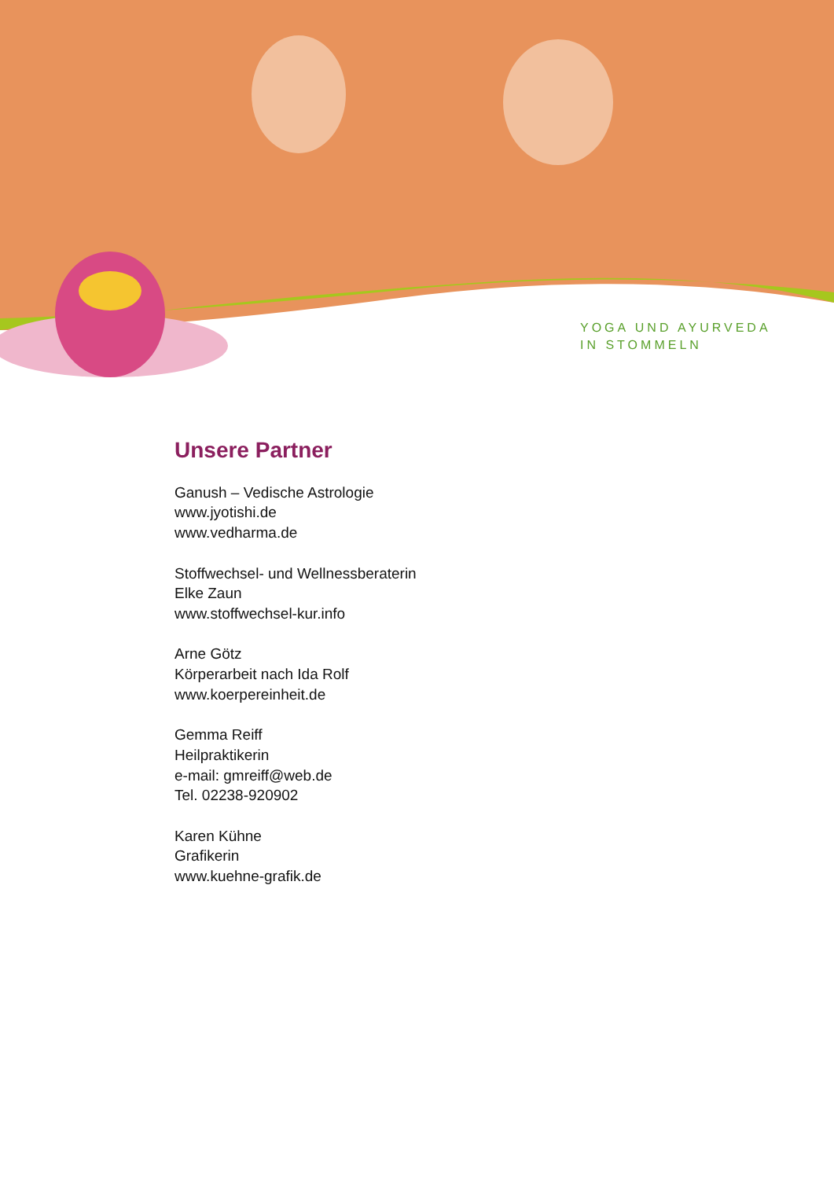YOGA UND AYURVEDA
IN STOMMELN
Unsere Partner
Ganush – Vedische Astrologie
www.jyotishi.de
www.vedharma.de
Stoffwechsel- und Wellnessberaterin
Elke Zaun
www.stoffwechsel-kur.info
Arne Götz
Körperarbeit nach Ida Rolf
www.koerpereinheit.de
Gemma Reiff
Heilpraktikerin
e-mail: gmreiff@web.de
Tel. 02238-920902
Karen Kühne
Grafikerin
www.kuehne-grafik.de